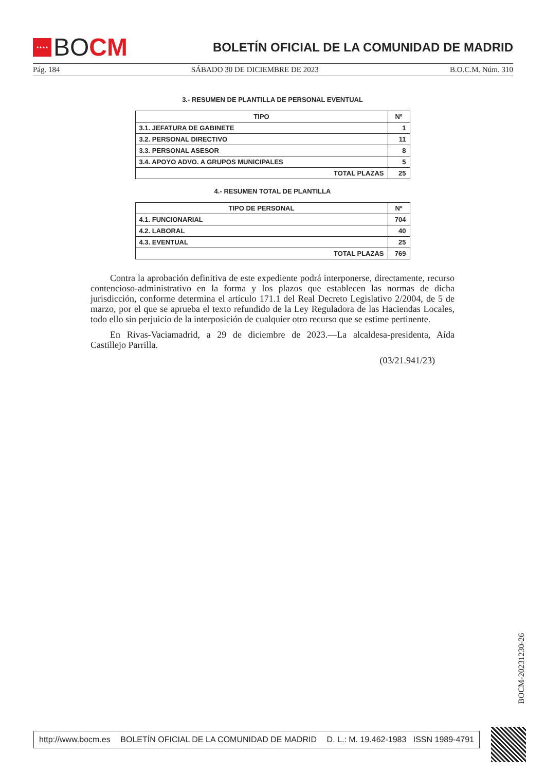★★★★
BO CM
BOLETÍN OFICIAL DE LA COMUNIDAD DE MADRID
Pág. 184 SÁBADO 30 DE DICIEMBRE DE 2023 B.O.C.M. Núm. 310
3.- RESUMEN DE PLANTILLA DE PERSONAL EVENTUAL
| TIPO | Nº |
| --- | --- |
| 3.1. JEFATURA DE GABINETE | 1 |
| 3.2. PERSONAL DIRECTIVO | 11 |
| 3.3. PERSONAL ASESOR | 8 |
| 3.4. APOYO ADVO. A GRUPOS MUNICIPALES | 5 |
| TOTAL PLAZAS | 25 |
4.- RESUMEN TOTAL DE PLANTILLA
| TIPO DE PERSONAL | Nº |
| --- | --- |
| 4.1. FUNCIONARIAL | 704 |
| 4.2. LABORAL | 40 |
| 4.3. EVENTUAL | 25 |
| TOTAL PLAZAS | 769 |
Contra la aprobación definitiva de este expediente podrá interponerse, directamente, recurso contencioso-administrativo en la forma y los plazos que establecen las normas de dicha jurisdicción, conforme determina el artículo 171.1 del Real Decreto Legislativo 2/2004, de 5 de marzo, por el que se aprueba el texto refundido de la Ley Reguladora de las Haciendas Locales, todo ello sin perjuicio de la interposición de cualquier otro recurso que se estime pertinente.
En Rivas-Vaciamadrid, a 29 de diciembre de 2023.—La alcaldesa-presidenta, Aída Castillejo Parrilla.
(03/21.941/23)
BOCM-20231230-26
http://www.bocm.es BOLETÍN OFICIAL DE LA COMUNIDAD DE MADRID D. L.: M. 19.462-1983 ISSN 1989-4791